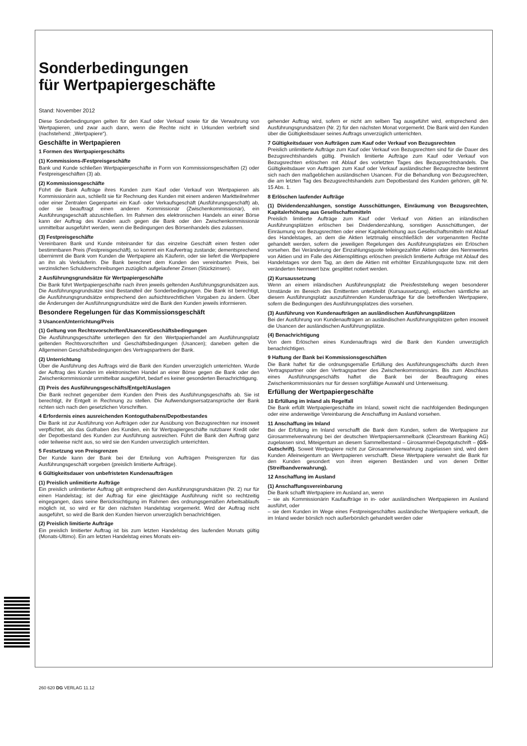Sonderbedingungen
für Wertpapiergeschäfte
Stand: November 2012
Diese Sonderbedingungen gelten für den Kauf oder Verkauf sowie für die Verwahrung von Wertpapieren, und zwar auch dann, wenn die Rechte nicht in Urkunden verbrieft sind (nachstehend: „Wertpapiere“).
Geschäfte in Wertpapieren
1 Formen des Wertpapiergeschäfts
(1) Kommissions-/Festpreisgeschäfte
Bank und Kunde schließen Wertpapiergeschäfte in Form von Kommissionsgeschäften (2) oder Festpreisgeschäften (3) ab.
(2) Kommissionsgeschäfte
Führt die Bank Aufträge ihres Kunden zum Kauf oder Verkauf von Wertpapieren als Kommissionärin aus, schließt sie für Rechnung des Kunden mit einem anderen Marktteilnehmer oder einer Zentralen Gegenpartei ein Kauf- oder Verkaufsgeschäft (Ausführungsgeschäft) ab, oder sie beauftragt einen anderen Kommissionär (Zwischenkommissionär), ein Ausführungsgeschäft abzuschließen. Im Rahmen des elektronischen Handels an einer Börse kann der Auftrag des Kunden auch gegen die Bank oder den Zwischenkommissionär unmittelbar ausgeführt werden, wenn die Bedingungen des Börsenhandels dies zulassen.
(3) Festpreisgeschäfte
Vereinbaren Bank und Kunde miteinander für das einzelne Geschäft einen festen oder bestimmbaren Preis (Festpreisgeschäft), so kommt ein Kaufvertrag zustande; dementsprechend übernimmt die Bank vom Kunden die Wertpapiere als Käuferin, oder sie liefert die Wertpapiere an ihn als Verkäuferin. Die Bank berechnet dem Kunden den vereinbarten Preis, bei verzinslichen Schuldverschreibungen zuzüglich aufgelaufener Zinsen (Stückzinsen).
2 Ausführungsgrundsätze für Wertpapiergeschäfte
Die Bank führt Wertpapiergeschäfte nach ihren jeweils geltenden Ausführungsgrundsätzen aus. Die Ausführungsgrundsätze sind Bestandteil der Sonderbedingungen. Die Bank ist berechtigt, die Ausführungsgrundsätze entsprechend den aufsichtsrechtlichen Vorgaben zu ändern. Über die Änderungen der Ausführungsgrundsätze wird die Bank den Kunden jeweils informieren.
Besondere Regelungen für das Kommissionsgeschäft
3 Usancen/Unterrichtung/Preis
(1) Geltung von Rechtsvorschriften/Usancen/Geschäftsbedingungen
Die Ausführungsgeschäfte unterliegen den für den Wertpapierhandel am Ausführungsplatz geltenden Rechtsvorschriften und Geschäftsbedingungen (Usancen); daneben gelten die Allgemeinen Geschäftsbedingungen des Vertragspartners der Bank.
(2) Unterrichtung
Über die Ausführung des Auftrags wird die Bank den Kunden unverzüglich unterrichten. Wurde der Auftrag des Kunden im elektronischen Handel an einer Börse gegen die Bank oder den Zwischenkommissionär unmittelbar ausgeführt, bedarf es keiner gesonderten Benachrichtigung.
(3) Preis des Ausführungsgeschäfts/Entgelt/Auslagen
Die Bank rechnet gegenüber dem Kunden den Preis des Ausführungsgeschäfts ab. Sie ist berechtigt, ihr Entgelt in Rechnung zu stellen. Die Aufwendungsersatzansprüche der Bank richten sich nach den gesetzlichen Vorschriften.
4 Erfordernis eines ausreichenden Kontoguthabens/Depotbestandes
Die Bank ist zur Ausführung von Aufträgen oder zur Ausübung von Bezugsrechten nur insoweit verpflichtet, als das Guthaben des Kunden, ein für Wertpapiergeschäfte nutzbarer Kredit oder der Depotbestand des Kunden zur Ausführung ausreichen. Führt die Bank den Auftrag ganz oder teilweise nicht aus, so wird sie den Kunden unverzüglich unterrichten.
5 Festsetzung von Preisgrenzen
Der Kunde kann der Bank bei der Erteilung von Aufträgen Preisgrenzen für das Ausführungsgeschäft vorgeben (preislich limitierte Aufträge).
6 Gültigkeitsdauer von unbefristeten Kundenaufträgen
(1) Preislich unlimitierte Aufträge
Ein preislich unlimitierter Auftrag gilt entsprechend den Ausführungsgrundsätzen (Nr. 2) nur für einen Handelstag; ist der Auftrag für eine gleichtägige Ausführung nicht so rechtzeitig eingegangen, dass seine Berücksichtigung im Rahmen des ordnungsgemäßen Arbeitsablaufs möglich ist, so wird er für den nächsten Handelstag vorgemerkt. Wird der Auftrag nicht ausgeführt, so wird die Bank den Kunden hiervon unverzüglich benachrichtigen.
(2) Preislich limitierte Aufträge
Ein preislich limitierter Auftrag ist bis zum letzten Handelstag des laufenden Monats gültig (Monats-Ultimo). Ein am letzten Handelstag eines Monats ein-
gehender Auftrag wird, sofern er nicht am selben Tag ausgeführt wird, entsprechend den Ausführungsgrundsätzen (Nr. 2) für den nächsten Monat vorgemerkt. Die Bank wird den Kunden über die Gültigkeitsdauer seines Auftrags unverzüglich unterrichten.
7 Gültigkeitsdauer von Aufträgen zum Kauf oder Verkauf von Bezugsrechten
Preislich unlimitierte Aufträge zum Kauf oder Verkauf von Bezugsrechten sind für die Dauer des Bezugsrechtshandels gültig. Preislich limitierte Aufträge zum Kauf oder Verkauf von Bezugsrechten erlöschen mit Ablauf des vorletzten Tages des Bezugsrechtshandels. Die Gültigkeitsdauer von Aufträgen zum Kauf oder Verkauf ausländischer Bezugsrechte bestimmt sich nach den maßgeblichen ausländischen Usancen. Für die Behandlung von Bezugsrechten, die am letzten Tag des Bezugsrechtshandels zum Depotbestand des Kunden gehören, gilt Nr. 15 Abs. 1.
8 Erlöschen laufender Aufträge
(1) Dividendenzahlungen, sonstige Ausschüttungen, Einräumung von Bezugsrechten, Kapitalerhöhung aus Gesellschaftsmitteln
Preislich limitierte Aufträge zum Kauf oder Verkauf von Aktien an inländischen Ausführungsplätzen erlöschen bei Dividendenzahlung, sonstigen Ausschüttungen, der Einräumung von Bezugsrechten oder einer Kapitalerhöhung aus Gesellschaftsmitteln mit Ablauf des Handelstages, an dem die Aktien letztmalig einschließlich der vorgenannten Rechte gehandelt werden, sofern die jeweiligen Regelungen des Ausführungsplatzes ein Erlöschen vorsehen. Bei Veränderung der Einzahlungsquote teileingezahlter Aktien oder des Nennwertes von Aktien und im Falle des Aktiensplittings erlöschen preislich limitierte Aufträge mit Ablauf des Handelstages vor dem Tag, an dem die Aktien mit erhöhter Einzahlungsquote bzw. mit dem veränderten Nennwert bzw. gesplittet notiert werden.
(2) Kursaussetzung
Wenn an einem inländischen Ausführungsplatz die Preisfeststellung wegen besonderer Umstände im Bereich des Emittenten unterbleibt (Kursaussetzung), erlöschen sämtliche an diesem Ausführungsplatz auszuführenden Kundenaufträge für die betreffenden Wertpapiere, sofern die Bedingungen des Ausführungsplatzes dies vorsehen.
(3) Ausführung von Kundenaufträgen an ausländischen Ausführungsplätzen
Bei der Ausführung von Kundenaufträgen an ausländischen Ausführungsplätzen gelten insoweit die Usancen der ausländischen Ausführungsplätze.
(4) Benachrichtigung
Von dem Erlöschen eines Kundenauftrags wird die Bank den Kunden unverzüglich benachrichtigen.
9 Haftung der Bank bei Kommissionsgeschäften
Die Bank haftet für die ordnungsgemäße Erfüllung des Ausführungsgeschäfts durch ihren Vertragspartner oder den Vertragspartner des Zwischenkommissionärs. Bis zum Abschluss eines Ausführungsgeschäfts haftet die Bank bei der Beauftragung eines Zwischenkommissionärs nur für dessen sorgfältige Auswahl und Unterweisung.
Erfüllung der Wertpapiergeschäfte
10 Erfüllung im Inland als Regelfall
Die Bank erfüllt Wertpapiergeschäfte im Inland, soweit nicht die nachfolgenden Bedingungen oder eine anderweitige Vereinbarung die Anschaffung im Ausland vorsehen.
11 Anschaffung im Inland
Bei der Erfüllung im Inland verschafft die Bank dem Kunden, sofern die Wertpapiere zur Girosammelverwahrung bei der deutschen Wertpapiersammelbank (Clearstream Banking AG) zugelassen sind, Miteigentum an diesem Sammelbestand – Girosammel-Depotgutschrift – (GS-Gutschrift). Soweit Wertpapiere nicht zur Girosammelverwahrung zugelassen sind, wird dem Kunden Alleineigentum an Wertpapieren verschafft. Diese Wertpapiere verwahrt die Bank für den Kunden gesondert von ihren eigenen Beständen und von denen Dritter (Streifbandverwahrung).
12 Anschaffung im Ausland
(1) Anschaffungsvereinbarung
Die Bank schafft Wertpapiere im Ausland an, wenn
– sie als Kommissionärin Kaufaufträge in in- oder ausländischen Wertpapieren im Ausland ausführt, oder
– sie dem Kunden im Wege eines Festpreisgeschäftes ausländische Wertpapiere verkauft, die im Inland weder börslich noch außerbörslich gehandelt werden oder
260 620 DG VERLAG 11.12